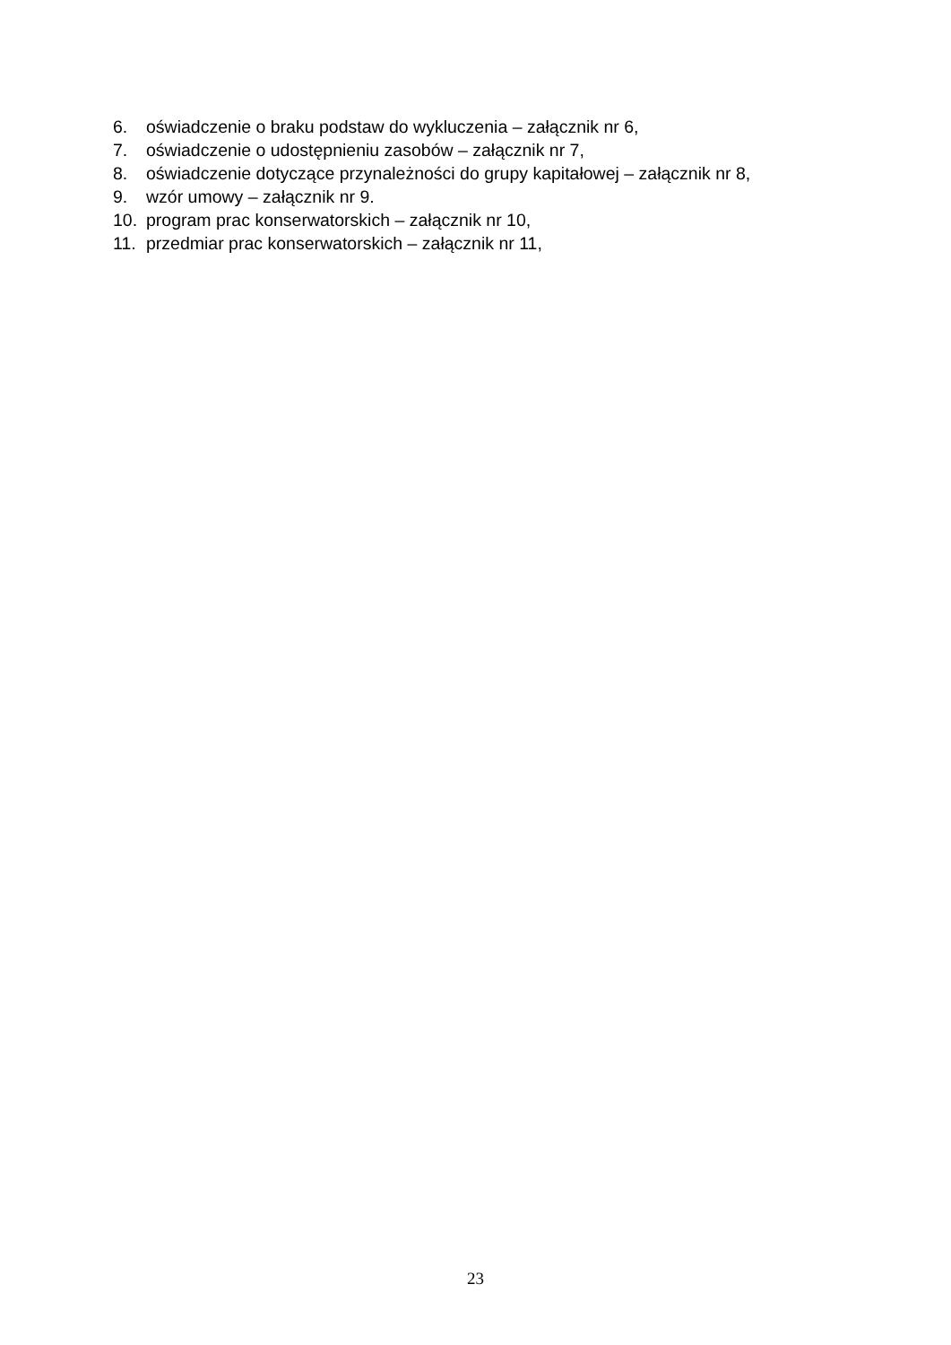6. oświadczenie o braku podstaw do wykluczenia – załącznik nr 6,
7. oświadczenie o udostępnieniu zasobów – załącznik nr 7,
8. oświadczenie dotyczące przynależności do grupy kapitałowej – załącznik nr 8,
9. wzór umowy – załącznik nr 9.
10. program prac konserwatorskich – załącznik nr 10,
11. przedmiar prac konserwatorskich – załącznik nr 11,
23